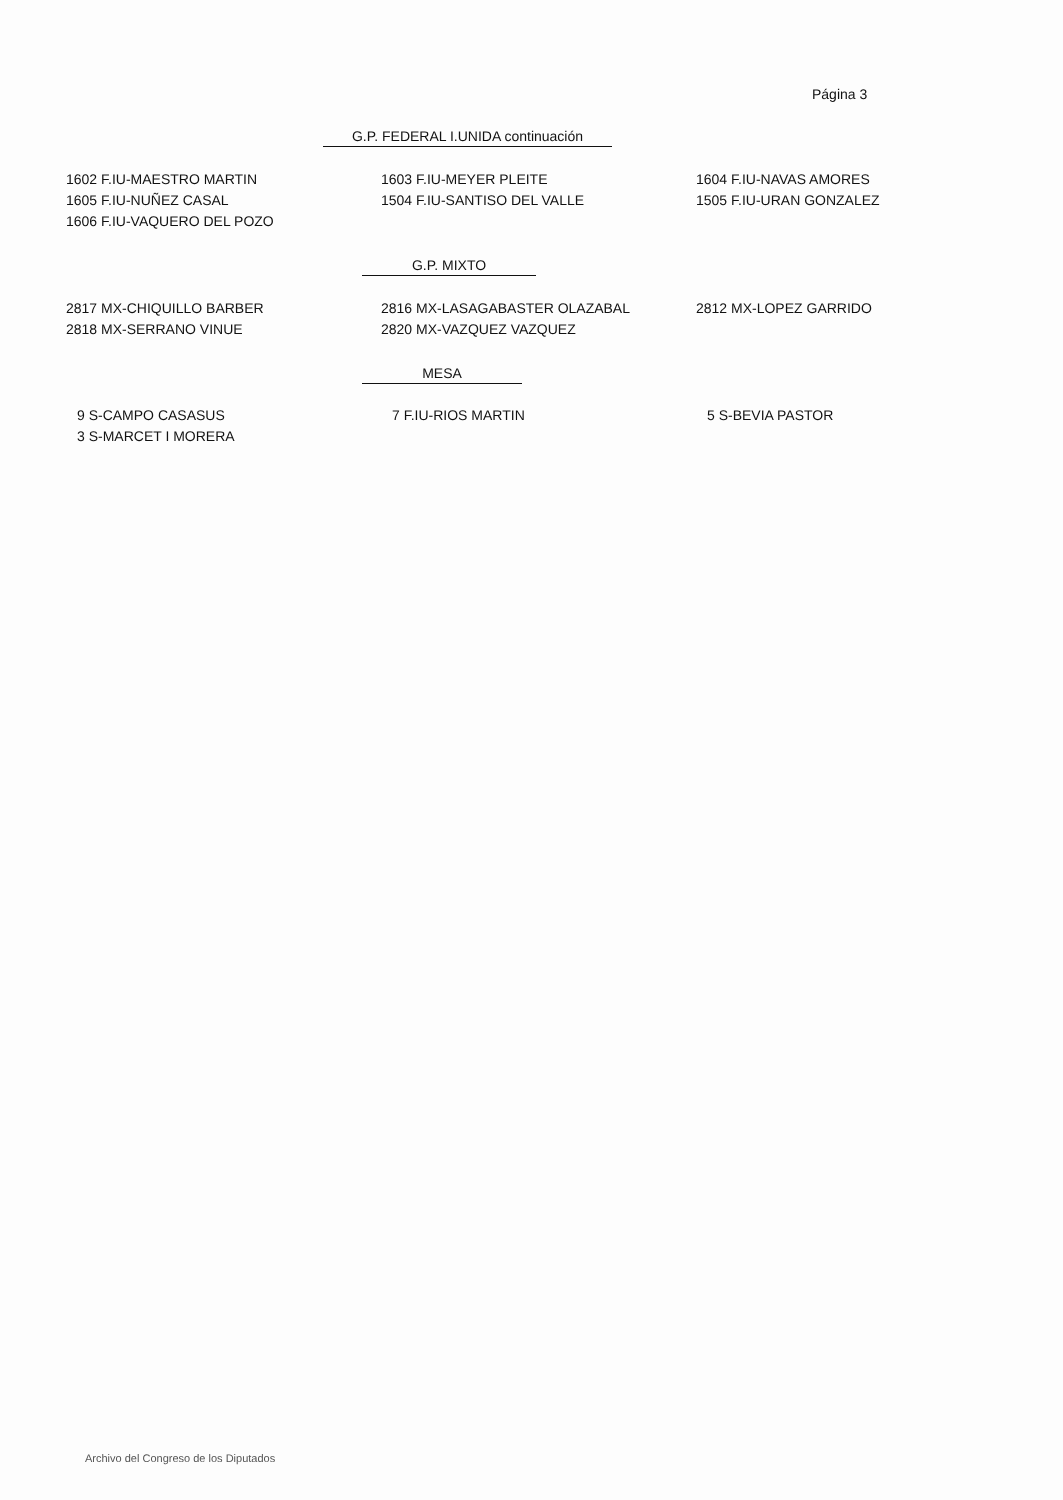Página 3
G.P. FEDERAL I.UNIDA continuación
1602 F.IU-MAESTRO MARTIN 1603 F.IU-MEYER PLEITE 1604 F.IU-NAVAS AMORES
1605 F.IU-NUÑEZ CASAL 1504 F.IU-SANTISO DEL VALLE 1505 F.IU-URAN GONZALEZ
1606 F.IU-VAQUERO DEL POZO
G.P. MIXTO
2817 MX-CHIQUILLO BARBER 2816 MX-LASAGABASTER OLAZABAL 2812 MX-LOPEZ GARRIDO
2818 MX-SERRANO VINUE 2820 MX-VAZQUEZ VAZQUEZ
MESA
9 S-CAMPO CASASUS 7 F.IU-RIOS MARTIN 5 S-BEVIA PASTOR
3 S-MARCET I MORERA
Archivo del Congreso de los Diputados